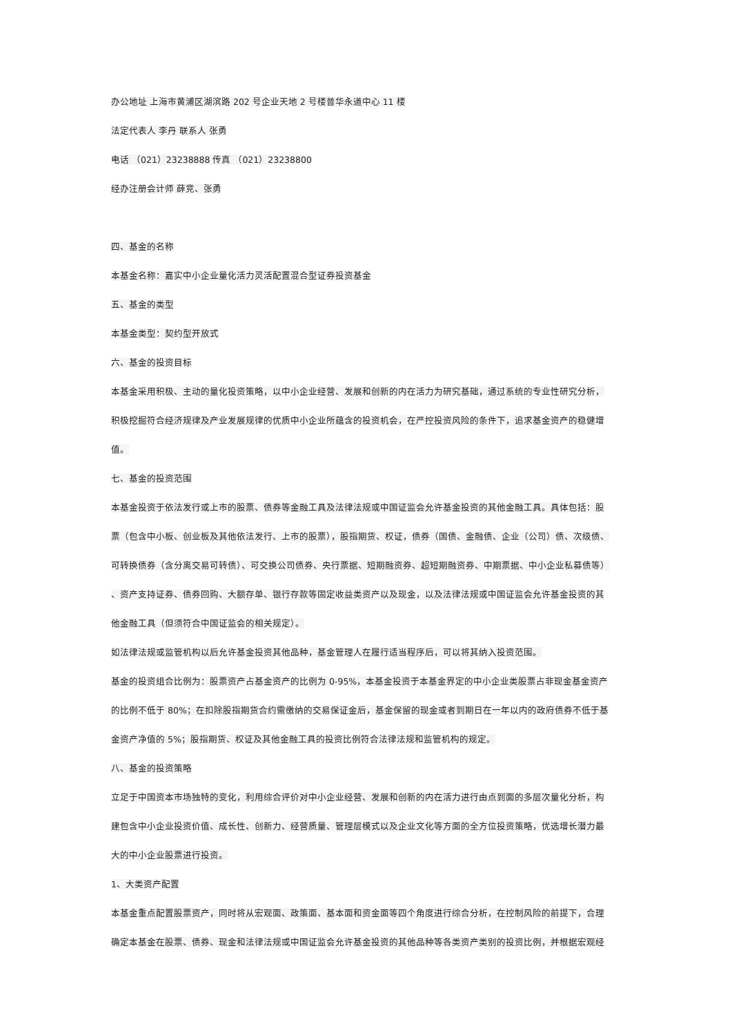办公地址 上海市黄浦区湖滨路 202 号企业天地 2 号楼普华永道中心 11 楼
法定代表人 李丹 联系人 张勇
电话 （021）23238888 传真 （021）23238800
经办注册会计师 薛竞、张勇
四、基金的名称
本基金名称：嘉实中小企业量化活力灵活配置混合型证券投资基金
五、基金的类型
本基金类型：契约型开放式
六、基金的投资目标
本基金采用积极、主动的量化投资策略，以中小企业经营、发展和创新的内在活力为研究基础，通过系统的专业性研究分析，
积极挖掘符合经济规律及产业发展规律的优质中小企业所蕴含的投资机会，在严控投资风险的条件下，追求基金资产的稳健增
值。
七、基金的投资范围
本基金投资于依法发行或上市的股票、债券等金融工具及法律法规或中国证监会允许基金投资的其他金融工具。具体包括：股
票（包含中小板、创业板及其他依法发行、上市的股票），股指期货、权证，债券（国债、金融债、企业（公司）债、次级债、
可转换债券（含分离交易可转债）、可交换公司债券、央行票据、短期融资券、超短期融资券、中期票据、中小企业私募债等）
、资产支持证券、债券回购、大额存单、银行存款等固定收益类资产以及现金，以及法律法规或中国证监会允许基金投资的其
他金融工具（但须符合中国证监会的相关规定）。
如法律法规或监管机构以后允许基金投资其他品种，基金管理人在履行适当程序后，可以将其纳入投资范围。
基金的投资组合比例为：股票资产占基金资产的比例为 0-95%，本基金投资于本基金界定的中小企业类股票占非现金基金资产
的比例不低于 80%；在扣除股指期货合约需缴纳的交易保证金后，基金保留的现金或者到期日在一年以内的政府债券不低于基
金资产净值的 5%；股指期货、权证及其他金融工具的投资比例符合法律法规和监管机构的规定。
八、基金的投资策略
立足于中国资本市场独特的变化，利用综合评价对中小企业经营、发展和创新的内在活力进行由点到面的多层次量化分析，构
建包含中小企业投资价值、成长性、创新力、经营质量、管理层模式以及企业文化等方面的全方位投资策略，优选增长潜力最
大的中小企业股票进行投资。
1、大类资产配置
本基金重点配置股票资产，同时将从宏观面、政策面、基本面和资金面等四个角度进行综合分析，在控制风险的前提下，合理
确定本基金在股票、债券、现金和法律法规或中国证监会允许基金投资的其他品种等各类资产类别的投资比例，并根据宏观经